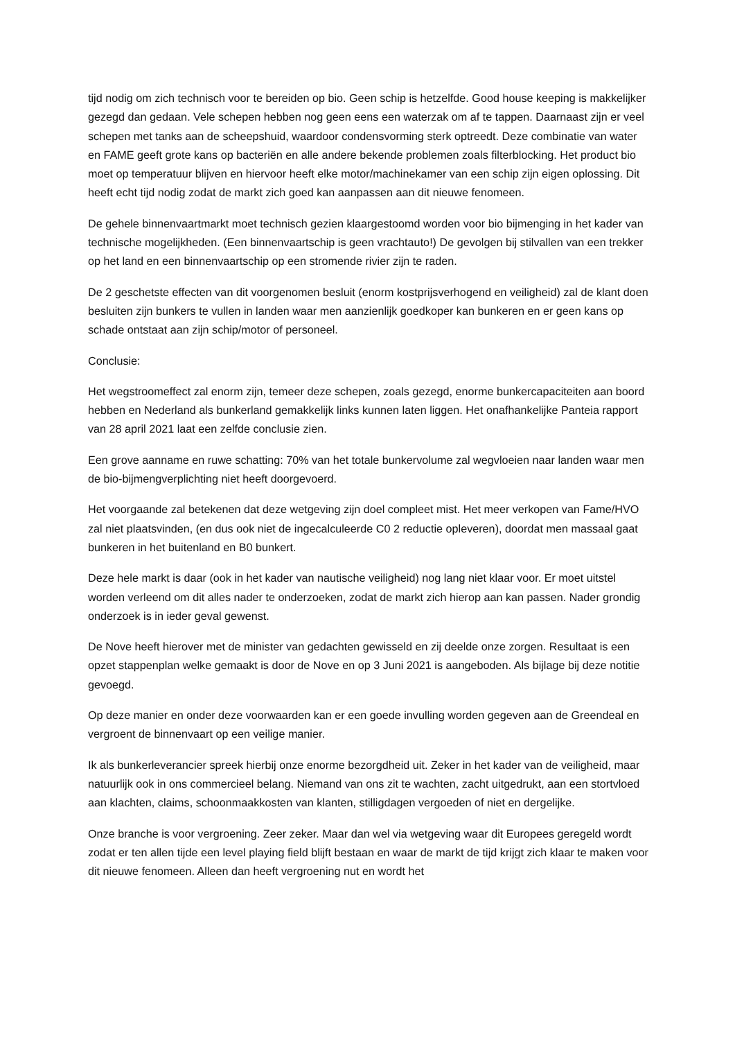tijd nodig om zich technisch voor te bereiden op bio. Geen schip is hetzelfde. Good house keeping is makkelijker gezegd dan gedaan. Vele schepen hebben nog geen eens een waterzak om af te tappen. Daarnaast zijn er veel schepen met tanks aan de scheepshuid, waardoor condensvorming sterk optreedt. Deze combinatie van water en FAME geeft grote kans op bacteriën en alle andere bekende problemen zoals filterblocking. Het product bio moet op temperatuur blijven en hiervoor heeft elke motor/machinekamer van een schip zijn eigen oplossing. Dit heeft echt tijd nodig zodat de markt zich goed kan aanpassen aan dit nieuwe fenomeen.
De gehele binnenvaartmarkt moet technisch gezien klaargestoomd worden voor bio bijmenging in het kader van technische mogelijkheden. (Een binnenvaartschip is geen vrachtauto!) De gevolgen bij stilvallen van een trekker op het land en een binnenvaartschip op een stromende rivier zijn te raden.
De 2 geschetste effecten van dit voorgenomen besluit (enorm kostprijsverhogend en veiligheid) zal de klant doen besluiten zijn bunkers te vullen in landen waar men aanzienlijk goedkoper kan bunkeren en er geen kans op schade ontstaat aan zijn schip/motor of personeel.
Conclusie:
Het wegstroomeffect zal enorm zijn, temeer deze schepen, zoals gezegd, enorme bunkercapaciteiten aan boord hebben en Nederland als bunkerland gemakkelijk links kunnen laten liggen. Het onafhankelijke Panteia rapport van 28 april 2021 laat een zelfde conclusie zien.
Een grove aanname en ruwe schatting: 70% van het totale bunkervolume zal wegvloeien naar landen waar men de bio-bijmengverplichting niet heeft doorgevoerd.
Het voorgaande zal betekenen dat deze wetgeving zijn doel compleet mist. Het meer verkopen van Fame/HVO zal niet plaatsvinden, (en dus ook niet de ingecalculeerde C0 2 reductie opleveren), doordat men massaal gaat bunkeren in het buitenland en B0 bunkert.
Deze hele markt is daar (ook in het kader van nautische veiligheid) nog lang niet klaar voor. Er moet uitstel worden verleend om dit alles nader te onderzoeken, zodat de markt zich hierop aan kan passen. Nader grondig onderzoek is in ieder geval gewenst.
De Nove heeft hierover met de minister van gedachten gewisseld en zij deelde onze zorgen. Resultaat is een opzet stappenplan welke gemaakt is door de Nove en op 3 Juni 2021 is aangeboden. Als bijlage bij deze notitie gevoegd.
Op deze manier en onder deze voorwaarden kan er een goede invulling worden gegeven aan de Greendeal en vergroent de binnenvaart op een veilige manier.
Ik als bunkerleverancier spreek hierbij onze enorme bezorgdheid uit. Zeker in het kader van de veiligheid, maar natuurlijk ook in ons commercieel belang. Niemand van ons zit te wachten, zacht uitgedrukt, aan een stortvloed aan klachten, claims, schoonmaakkosten van klanten, stilligdagen vergoeden of niet en dergelijke.
Onze branche is voor vergroening. Zeer zeker. Maar dan wel via wetgeving waar dit Europees geregeld wordt zodat er ten allen tijde een level playing field blijft bestaan en waar de markt de tijd krijgt zich klaar te maken voor dit nieuwe fenomeen. Alleen dan heeft vergroening nut en wordt het